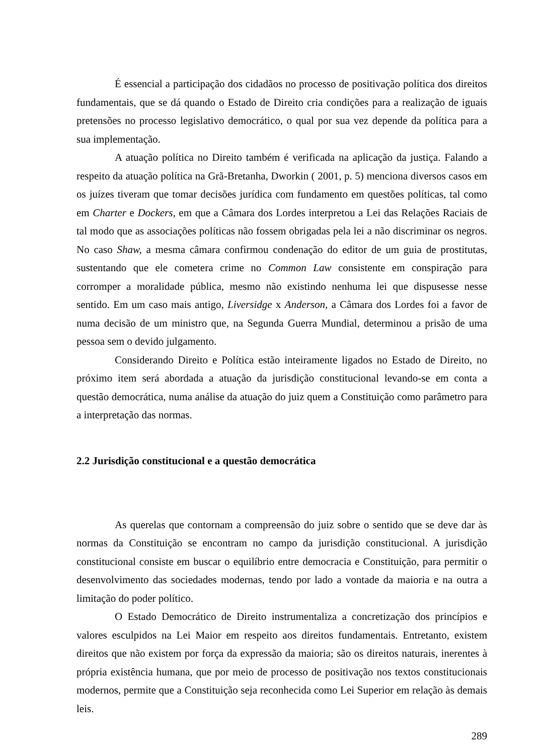É essencial a participação dos cidadãos no processo de positivação política dos direitos fundamentais, que se dá quando o Estado de Direito cria condições para a realização de iguais pretensões no processo legislativo democrático, o qual por sua vez depende da política para a sua implementação.
A atuação política no Direito também é verificada na aplicação da justiça. Falando a respeito da atuação política na Grã-Bretanha, Dworkin ( 2001, p. 5) menciona diversos casos em os juízes tiveram que tomar decisões jurídica com fundamento em questões políticas, tal como em Charter e Dockers, em que a Câmara dos Lordes interpretou a Lei das Relações Raciais de tal modo que as associações políticas não fossem obrigadas pela lei a não discriminar os negros. No caso Shaw, a mesma câmara confirmou condenação do editor de um guia de prostitutas, sustentando que ele cometera crime no Common Law consistente em conspiração para corromper a moralidade pública, mesmo não existindo nenhuma lei que dispusesse nesse sentido. Em um caso mais antigo, Liversidge x Anderson, a Câmara dos Lordes foi a favor de numa decisão de um ministro que, na Segunda Guerra Mundial, determinou a prisão de uma pessoa sem o devido julgamento.
Considerando Direito e Política estão inteiramente ligados no Estado de Direito, no próximo item será abordada a atuação da jurisdição constitucional levando-se em conta a questão democrática, numa análise da atuação do juiz quem a Constituição como parâmetro para a interpretação das normas.
2.2 Jurisdição constitucional e a questão democrática
As querelas que contornam a compreensão do juiz sobre o sentido que se deve dar às normas da Constituição se encontram no campo da jurisdição constitucional. A jurisdição constitucional consiste em buscar o equilíbrio entre democracia e Constituição, para permitir o desenvolvimento das sociedades modernas, tendo por lado a vontade da maioria e na outra a limitação do poder político.
O Estado Democrático de Direito instrumentaliza a concretização dos princípios e valores esculpidos na Lei Maior em respeito aos direitos fundamentais. Entretanto, existem direitos que não existem por força da expressão da maioria; são os direitos naturais, inerentes à própria existência humana, que por meio de processo de positivação nos textos constitucionais modernos, permite que a Constituição seja reconhecida como Lei Superior em relação às demais leis.
289